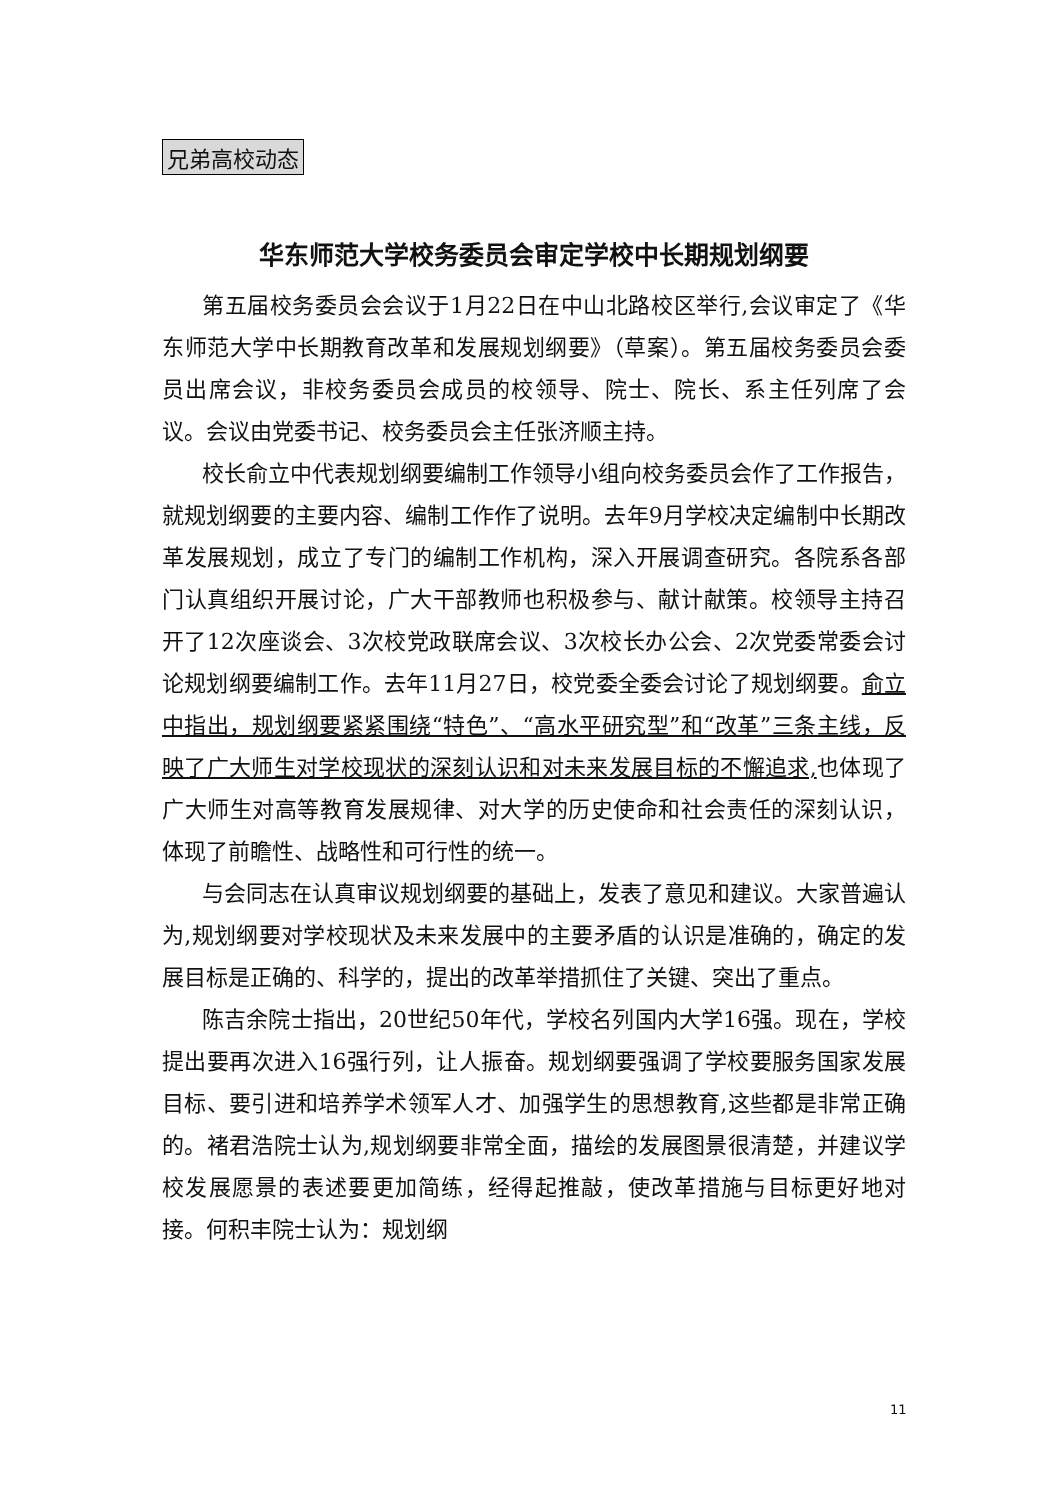兄弟高校动态
华东师范大学校务委员会审定学校中长期规划纲要
第五届校务委员会会议于1月22日在中山北路校区举行,会议审定了《华东师范大学中长期教育改革和发展规划纲要》（草案）。第五届校务委员会委员出席会议，非校务委员会成员的校领导、院士、院长、系主任列席了会议。会议由党委书记、校务委员会主任张济顺主持。
校长俞立中代表规划纲要编制工作领导小组向校务委员会作了工作报告，就规划纲要的主要内容、编制工作作了说明。去年9月学校决定编制中长期改革发展规划，成立了专门的编制工作机构，深入开展调查研究。各院系各部门认真组织开展讨论，广大干部教师也积极参与、献计献策。校领导主持召开了12次座谈会、3次校党政联席会议、3次校长办公会、2次党委常委会讨论规划纲要编制工作。去年11月27日，校党委全委会讨论了规划纲要。俞立中指出，规划纲要紧紧围绕“特色”、“高水平研究型”和“改革”三条主线，反映了广大师生对学校现状的深刻认识和对未来发展目标的不懈追求, 也体现了广大师生对高等教育发展规律、对大学的历史使命和社会责任的深刻认识，体现了前瞻性、战略性和可行性的统一。
与会同志在认真审议规划纲要的基础上，发表了意见和建议。大家普遍认为,规划纲要对学校现状及未来发展中的主要矛盾的认识是准确的，确定的发展目标是正确的、科学的，提出的改革举措抓住了关键、突出了重点。
陈吉余院士指出，20世纪50年代，学校名列国内大学16强。现在，学校提出要再次进入16强行列，让人振奋。规划纲要强调了学校要服务国家发展目标、要引进和培养学术领军人才、加强学生的思想教育,这些都是非常正确的。褚君浩院士认为,规划纲要非常全面，描绘的发展图景很清楚，并建议学校发展愿景的表述要更加简练，经得起推敲，使改革措施与目标更好地对接。何积丰院士认为：规划纲
11